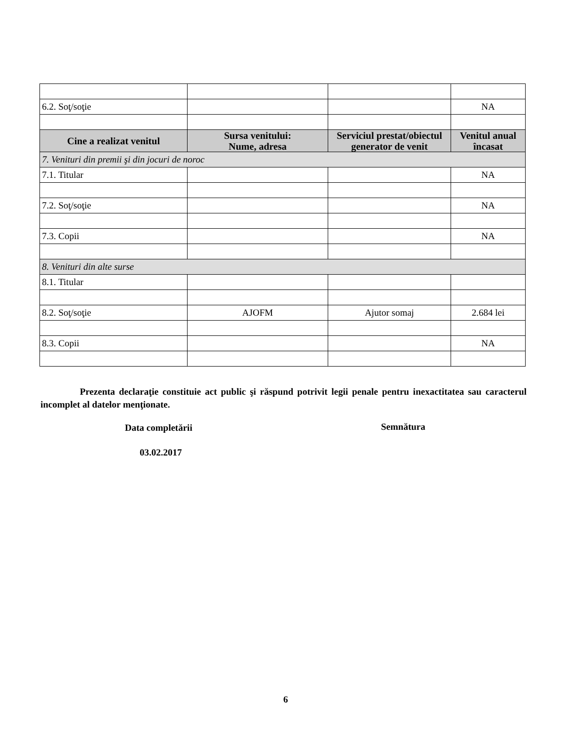| 6.2. Soţ/soţie | | | NA |
| Cine a realizat venitul | Sursa venitului: Nume, adresa | Serviciul prestat/obiectul generator de venit | Venitul anual încasat |
| 7. Venituri din premii şi din jocuri de noroc | | | |
| 7.1. Titular | | | NA |
| 7.2. Soţ/soţie | | | NA |
| 7.3. Copii | | | NA |
| 8. Venituri din alte surse | | | |
| 8.1. Titular | | | |
| 8.2. Soţ/soţie | AJOFM | Ajutor somaj | 2.684 lei |
| 8.3. Copii | | | NA |
Prezenta declaraţie constituie act public şi răspund potrivit legii penale pentru inexactitatea sau caracterul incomplet al datelor menţionate.
Data completării Semnătura
03.02.2017
6